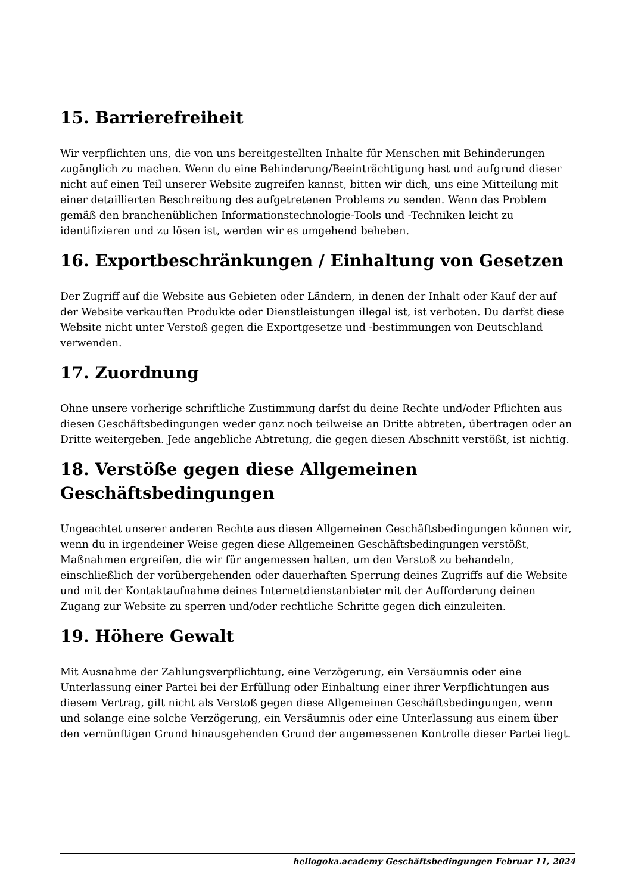15. Barrierefreiheit
Wir verpflichten uns, die von uns bereitgestellten Inhalte für Menschen mit Behinderungen zugänglich zu machen. Wenn du eine Behinderung/Beeinträchtigung hast und aufgrund dieser nicht auf einen Teil unserer Website zugreifen kannst, bitten wir dich, uns eine Mitteilung mit einer detaillierten Beschreibung des aufgetretenen Problems zu senden. Wenn das Problem gemäß den branchenüblichen Informationstechnologie-Tools und -Techniken leicht zu identifizieren und zu lösen ist, werden wir es umgehend beheben.
16. Exportbeschränkungen / Einhaltung von Gesetzen
Der Zugriff auf die Website aus Gebieten oder Ländern, in denen der Inhalt oder Kauf der auf der Website verkauften Produkte oder Dienstleistungen illegal ist, ist verboten. Du darfst diese Website nicht unter Verstoß gegen die Exportgesetze und -bestimmungen von Deutschland verwenden.
17. Zuordnung
Ohne unsere vorherige schriftliche Zustimmung darfst du deine Rechte und/oder Pflichten aus diesen Geschäftsbedingungen weder ganz noch teilweise an Dritte abtreten, übertragen oder an Dritte weitergeben. Jede angebliche Abtretung, die gegen diesen Abschnitt verstößt, ist nichtig.
18. Verstöße gegen diese Allgemeinen Geschäftsbedingungen
Ungeachtet unserer anderen Rechte aus diesen Allgemeinen Geschäftsbedingungen können wir, wenn du in irgendeiner Weise gegen diese Allgemeinen Geschäftsbedingungen verstößt, Maßnahmen ergreifen, die wir für angemessen halten, um den Verstoß zu behandeln, einschließlich der vorübergehenden oder dauerhaften Sperrung deines Zugriffs auf die Website und mit der Kontaktaufnahme deines Internetdienstanbieter mit der Aufforderung deinen Zugang zur Website zu sperren und/oder rechtliche Schritte gegen dich einzuleiten.
19. Höhere Gewalt
Mit Ausnahme der Zahlungsverpflichtung, eine Verzögerung, ein Versäumnis oder eine Unterlassung einer Partei bei der Erfüllung oder Einhaltung einer ihrer Verpflichtungen aus diesem Vertrag, gilt nicht als Verstoß gegen diese Allgemeinen Geschäftsbedingungen, wenn und solange eine solche Verzögerung, ein Versäumnis oder eine Unterlassung aus einem über den vernünftigen Grund hinausgehenden Grund der angemessenen Kontrolle dieser Partei liegt.
hellogoka.academy Geschäftsbedingungen Februar 11, 2024